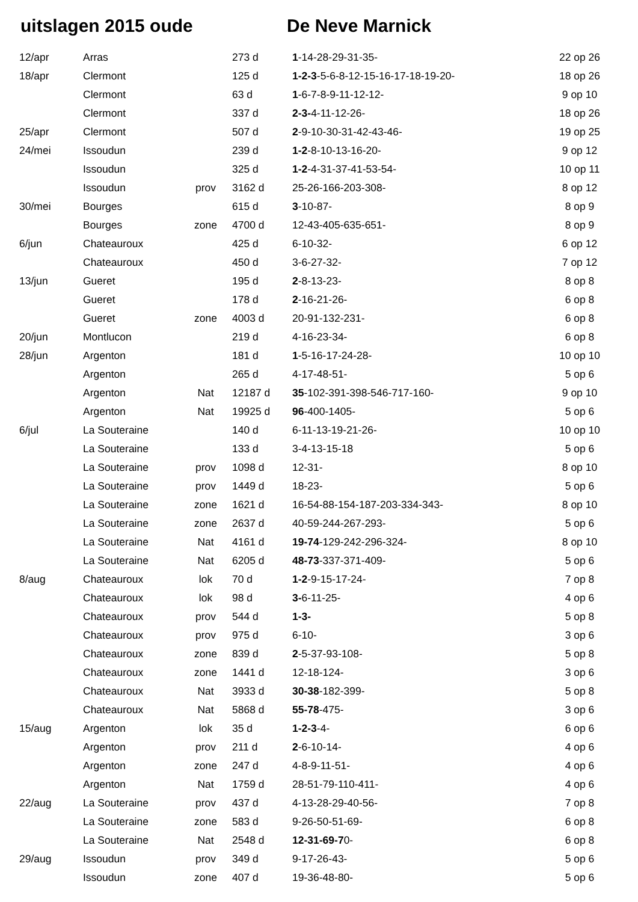uitslagen 2015 oude De Neve Marnick
| 12/apr | Arras | | 273 d | 1 -14-28-29-31-35- | 22 op 26 |
| 18/apr | Clermont | | 125 d | 1-2-3 -5-6-8-12-15-16-17-18-19-20- | 18 op 26 |
| | Clermont | | 63 d | 1 -6-7-8-9-11-12-12- | 9 op 10 |
| | Clermont | | 337 d | 2-3- 4-11-12-26- | 18 op 26 |
| 25/apr | Clermont | | 507 d | 2 -9-10-30-31-42-43-46- | 19 op 25 |
| 24/mei | Issoudun | | 239 d | 1-2 -8-10-13-16-20- | 9 op 12 |
| | Issoudun | | 325 d | 1-2 -4-31-37-41-53-54- | 10 op 11 |
| | Issoudun | prov | 3162 d | 25-26-166-203-308- | 8 op 12 |
| 30/mei | Bourges | | 615 d | 3 -10-87- | 8 op 9 |
| | Bourges | zone | 4700 d | 12-43-405-635-651- | 8 op 9 |
| 6/jun | Chateauroux | | 425 d | 6-10-32- | 6 op 12 |
| | Chateauroux | | 450 d | 3-6-27-32- | 7 op 12 |
| 13/jun | Gueret | | 195 d | 2 -8-13-23- | 8 op 8 |
| | Gueret | | 178 d | 2 -16-21-26- | 6 op 8 |
| | Gueret | zone | 4003 d | 20-91-132-231- | 6 op 8 |
| 20/jun | Montlucon | | 219 d | 4-16-23-34- | 6 op 8 |
| 28/jun | Argenton | | 181 d | 1 -5-16-17-24-28- | 10 op 10 |
| | Argenton | | 265 d | 4-17-48-51- | 5 op 6 |
| | Argenton | Nat | 12187 d | 35 -102-391-398-546-717-160- | 9 op 10 |
| | Argenton | Nat | 19925 d | 96 -400-1405- | 5 op 6 |
| 6/jul | La Souteraine | | 140 d | 6-11-13-19-21-26- | 10 op 10 |
| | La Souteraine | | 133 d | 3-4-13-15-18 | 5 op 6 |
| | La Souteraine | prov | 1098 d | 12-31- | 8 op 10 |
| | La Souteraine | prov | 1449 d | 18-23- | 5 op 6 |
| | La Souteraine | zone | 1621 d | 16-54-88-154-187-203-334-343- | 8 op 10 |
| | La Souteraine | zone | 2637 d | 40-59-244-267-293- | 5 op 6 |
| | La Souteraine | Nat | 4161 d | 19-74 -129-242-296-324- | 8 op 10 |
| | La Souteraine | Nat | 6205 d | 48-73 -337-371-409- | 5 op 6 |
| 8/aug | Chateauroux | lok | 70 d | 1-2 -9-15-17-24- | 7 op 8 |
| | Chateauroux | lok | 98 d | 3- 6-11-25- | 4 op 6 |
| | Chateauroux | prov | 544 d | 1-3- | 5 op 8 |
| | Chateauroux | prov | 975 d | 6-10- | 3 op 6 |
| | Chateauroux | zone | 839 d | 2 -5-37-93-108- | 5 op 8 |
| | Chateauroux | zone | 1441 d | 12-18-124- | 3 op 6 |
| | Chateauroux | Nat | 3933 d | 30-38 -182-399- | 5 op 8 |
| | Chateauroux | Nat | 5868 d | 55-78 -475- | 3 op 6 |
| 15/aug | Argenton | lok | 35 d | 1-2-3 -4- | 6 op 6 |
| | Argenton | prov | 211 d | 2 -6-10-14- | 4 op 6 |
| | Argenton | zone | 247 d | 4-8-9-11-51- | 4 op 6 |
| | Argenton | Nat | 1759 d | 28-51-79-110-411- | 4 op 6 |
| 22/aug | La Souteraine | prov | 437 d | 4-13-28-29-40-56- | 7 op 8 |
| | La Souteraine | zone | 583 d | 9-26-50-51-69- | 6 op 8 |
| | La Souteraine | Nat | 2548 d | 12-31-69-7 0- | 6 op 8 |
| 29/aug | Issoudun | prov | 349 d | 9-17-26-43- | 5 op 6 |
| | Issoudun | zone | 407 d | 19-36-48-80- | 5 op 6 |